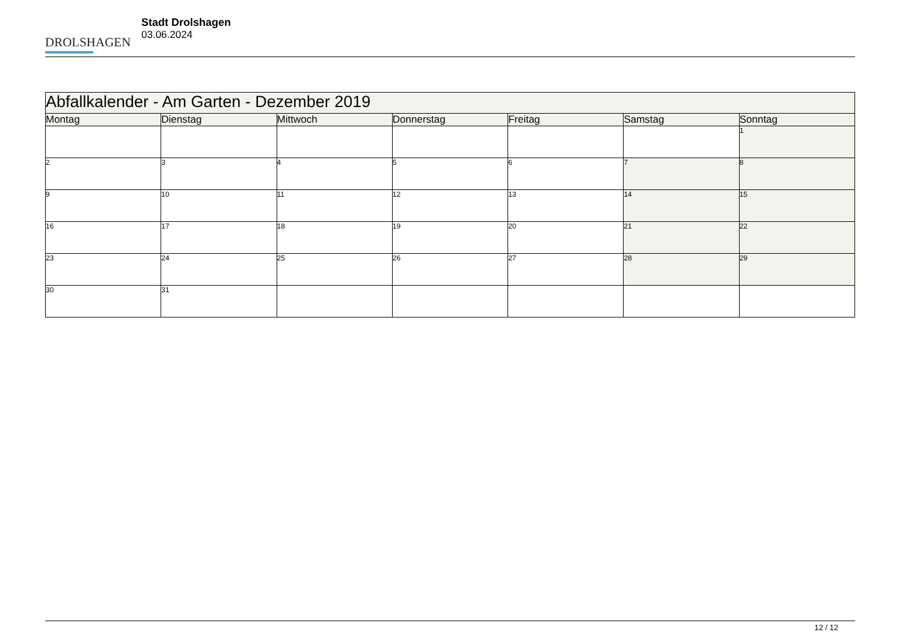DROLSHAGEN
Stadt Drolshagen
03.06.2024
| Abfallkalender - Am Garten - Dezember 2019 | | | | | | |
| --- | --- | --- | --- | --- | --- | --- |
| Montag | Dienstag | Mittwoch | Donnerstag | Freitag | Samstag | Sonntag |
| | | | | | | 1 |
| 2 | 3 | 4 | 5 | 6 | 7 | 8 |
| 9 | 10 | 11 | 12 | 13 | 14 | 15 |
| 16 | 17 | 18 | 19 | 20 | 21 | 22 |
| 23 | 24 | 25 | 26 | 27 | 28 | 29 |
| 30 | 31 | | | | | |
12 / 12